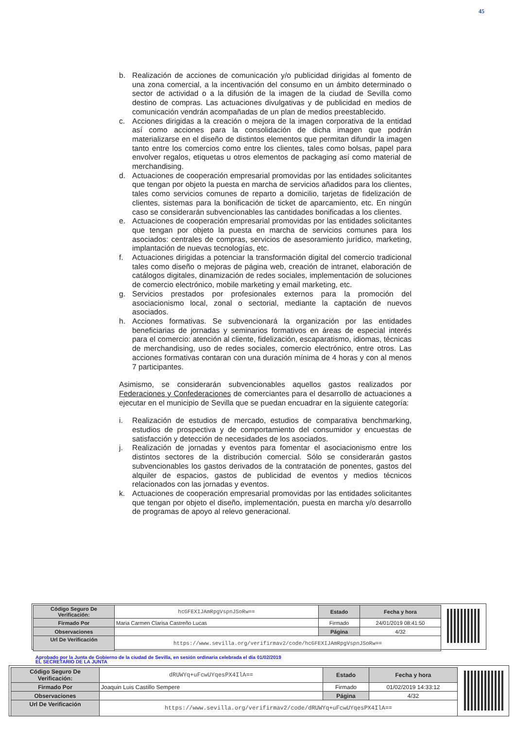45
b. Realización de acciones de comunicación y/o publicidad dirigidas al fomento de una zona comercial, a la incentivación del consumo en un ámbito determinado o sector de actividad o a la difusión de la imagen de la ciudad de Sevilla como destino de compras. Las actuaciones divulgativas y de publicidad en medios de comunicación vendrán acompañadas de un plan de medios preestablecido.
c. Acciones dirigidas a la creación o mejora de la imagen corporativa de la entidad así como acciones para la consolidación de dicha imagen que podrán materializarse en el diseño de distintos elementos que permitan difundir la imagen tanto entre los comercios como entre los clientes, tales como bolsas, papel para envolver regalos, etiquetas u otros elementos de packaging así como material de merchandising.
d. Actuaciones de cooperación empresarial promovidas por las entidades solicitantes que tengan por objeto la puesta en marcha de servicios añadidos para los clientes, tales como servicios comunes de reparto a domicilio, tarjetas de fidelización de clientes, sistemas para la bonificación de ticket de aparcamiento, etc. En ningún caso se considerarán subvencionables las cantidades bonificadas a los clientes.
e. Actuaciones de cooperación empresarial promovidas por las entidades solicitantes que tengan por objeto la puesta en marcha de servicios comunes para los asociados: centrales de compras, servicios de asesoramiento jurídico, marketing, implantación de nuevas tecnologías, etc.
f. Actuaciones dirigidas a potenciar la transformación digital del comercio tradicional tales como diseño o mejoras de página web, creación de intranet, elaboración de catálogos digitales, dinamización de redes sociales, implementación de soluciones de comercio electrónico, mobile marketing y email marketing, etc.
g. Servicios prestados por profesionales externos para la promoción del asociacionismo local, zonal o sectorial, mediante la captación de nuevos asociados.
h. Acciones formativas. Se subvencionará la organización por las entidades beneficiarias de jornadas y seminarios formativos en áreas de especial interés para el comercio: atención al cliente, fidelización, escaparatismo, idiomas, técnicas de merchandising, uso de redes sociales, comercio electrónico, entre otros. Las acciones formativas contaran con una duración mínima de 4 horas y con al menos 7 participantes.
Asimismo, se considerarán subvencionables aquellos gastos realizados por Federaciones y Confederaciones de comerciantes para el desarrollo de actuaciones a ejecutar en el municipio de Sevilla que se puedan encuadrar en la siguiente categoría:
i. Realización de estudios de mercado, estudios de comparativa benchmarking, estudios de prospectiva y de comportamiento del consumidor y encuestas de satisfacción y detección de necesidades de los asociados.
j. Realización de jornadas y eventos para fomentar el asociacionismo entre los distintos sectores de la distribución comercial. Sólo se considerarán gastos subvencionables los gastos derivados de la contratación de ponentes, gastos del alquiler de espacios, gastos de publicidad de eventos y medios técnicos relacionados con las jornadas y eventos.
k. Actuaciones de cooperación empresarial promovidas por las entidades solicitantes que tengan por objeto el diseño, implementación, puesta en marcha y/o desarrollo de programas de apoyo al relevo generacional.
| Código Seguro De Verificación: | hcGFEXIJAmRpgVspnJSoRw== | Estado | Fecha y hora |
| Firmado Por | Maria Carmen Clarisa Castreño Lucas | Firmado | 24/01/2019 08:41:50 |
| Observaciones | | Página | 4/32 |
| Url De Verificación | https://www.sevilla.org/verifirmav2/code/hcGFEXIJAmRpgVspnJSoRw== | | |
Aprobado por la Junta de Gobierno de la ciudad de Sevilla, en sesión ordinaria celebrada el día 01/02/2019
EL SECRETARIO DE LA JUNTA
| Código Seguro De Verificación: | dRUWYq+uFcwUYqesPX4IlA== | Estado | Fecha y hora |
| Firmado Por | Joaquin Luis Castillo Sempere | Firmado | 01/02/2019 14:33:12 |
| Observaciones | | Página | 4/32 |
| Url De Verificación | https://www.sevilla.org/verifirmav2/code/dRUWYq+uFcwUYqesPX4IlA== | | |